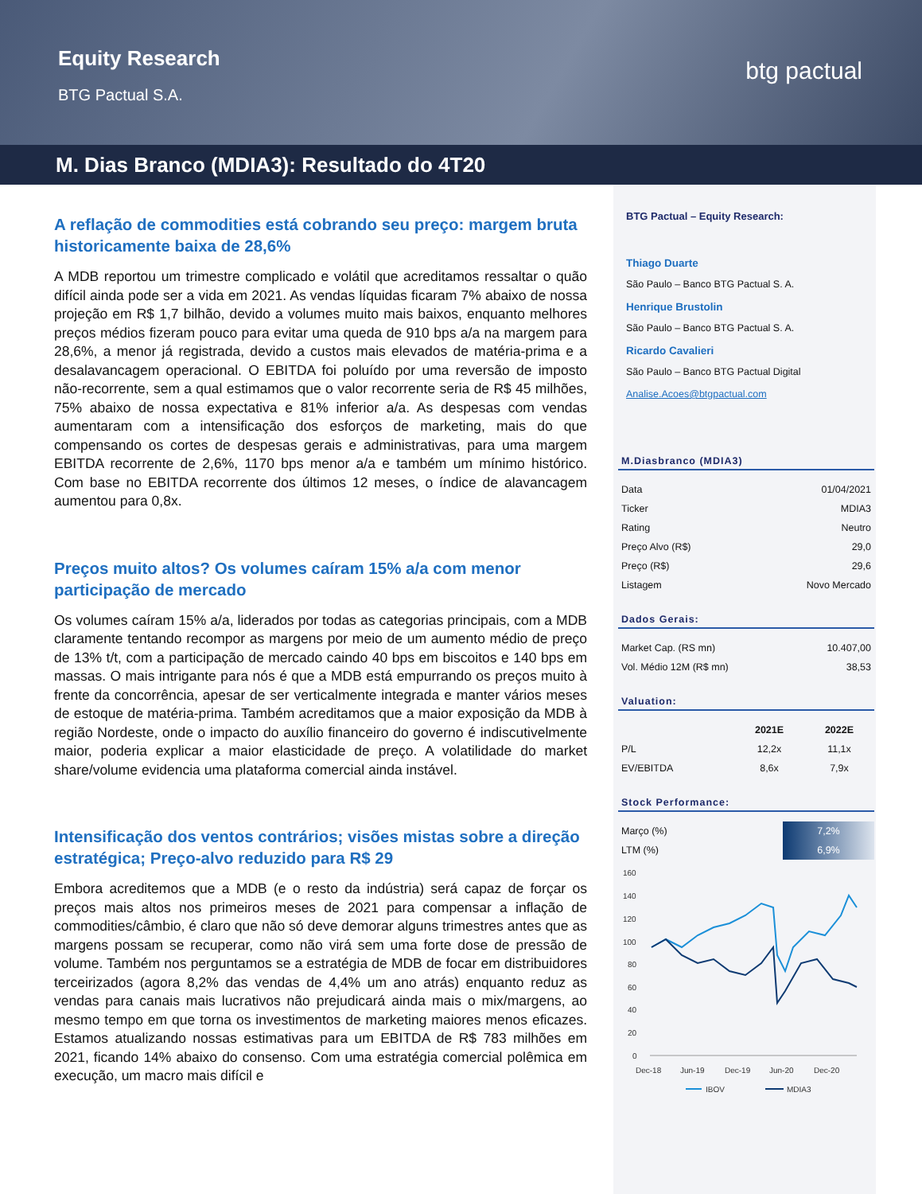Equity Research
BTG Pactual S.A.
btg pactual
M. Dias Branco (MDIA3): Resultado do 4T20
A reflação de commodities está cobrando seu preço: margem bruta historicamente baixa de 28,6%
A MDB reportou um trimestre complicado e volátil que acreditamos ressaltar o quão difícil ainda pode ser a vida em 2021. As vendas líquidas ficaram 7% abaixo de nossa projeção em R$ 1,7 bilhão, devido a volumes muito mais baixos, enquanto melhores preços médios fizeram pouco para evitar uma queda de 910 bps a/a na margem para 28,6%, a menor já registrada, devido a custos mais elevados de matéria-prima e a desalavancagem operacional. O EBITDA foi poluído por uma reversão de imposto não-recorrente, sem a qual estimamos que o valor recorrente seria de R$ 45 milhões, 75% abaixo de nossa expectativa e 81% inferior a/a. As despesas com vendas aumentaram com a intensificação dos esforços de marketing, mais do que compensando os cortes de despesas gerais e administrativas, para uma margem EBITDA recorrente de 2,6%, 1170 bps menor a/a e também um mínimo histórico. Com base no EBITDA recorrente dos últimos 12 meses, o índice de alavancagem aumentou para 0,8x.
Preços muito altos? Os volumes caíram 15% a/a com menor participação de mercado
Os volumes caíram 15% a/a, liderados por todas as categorias principais, com a MDB claramente tentando recompor as margens por meio de um aumento médio de preço de 13% t/t, com a participação de mercado caindo 40 bps em biscoitos e 140 bps em massas. O mais intrigante para nós é que a MDB está empurrando os preços muito à frente da concorrência, apesar de ser verticalmente integrada e manter vários meses de estoque de matéria-prima. Também acreditamos que a maior exposição da MDB à região Nordeste, onde o impacto do auxílio financeiro do governo é indiscutivelmente maior, poderia explicar a maior elasticidade de preço. A volatilidade do market share/volume evidencia uma plataforma comercial ainda instável.
Intensificação dos ventos contrários; visões mistas sobre a direção estratégica; Preço-alvo reduzido para R$ 29
Embora acreditemos que a MDB (e o resto da indústria) será capaz de forçar os preços mais altos nos primeiros meses de 2021 para compensar a inflação de commodities/câmbio, é claro que não só deve demorar alguns trimestres antes que as margens possam se recuperar, como não virá sem uma forte dose de pressão de volume. Também nos perguntamos se a estratégia de MDB de focar em distribuidores terceirizados (agora 8,2% das vendas de 4,4% um ano atrás) enquanto reduz as vendas para canais mais lucrativos não prejudicará ainda mais o mix/margens, ao mesmo tempo em que torna os investimentos de marketing maiores menos eficazes. Estamos atualizando nossas estimativas para um EBITDA de R$ 783 milhões em 2021, ficando 14% abaixo do consenso. Com uma estratégia comercial polêmica em execução, um macro mais difícil e
BTG Pactual – Equity Research:
Thiago Duarte
São Paulo – Banco BTG Pactual S. A.
Henrique Brustolin
São Paulo – Banco BTG Pactual S. A.
Ricardo Cavalieri
São Paulo – Banco BTG Pactual Digital
Analise.Acoes@btgpactual.com
M.Diasbranco (MDIA3)
| Data | 01/04/2021 |
| Ticker | MDIA3 |
| Rating | Neutro |
| Preço Alvo (R$) | 29,0 |
| Preço (R$) | 29,6 |
| Listagem | Novo Mercado |
Dados Gerais:
| Market Cap. (RS mn) | 10.407,00 |
| Vol. Médio 12M (R$ mn) | 38,53 |
Valuation:
| | 2021E | 2022E |
| --- | --- | --- |
| P/L | 12,2x | 11,1x |
| EV/EBITDA | 8,6x | 7,9x |
Stock Performance:
| Março (%) | 7,2% |
| LTM (%) | 6,9% |
160
140
120
100
80
60
40
20
0
Dec-18
Jun-19
Dec-19
Jun-20
Dec-20
IBOV
MDIA3